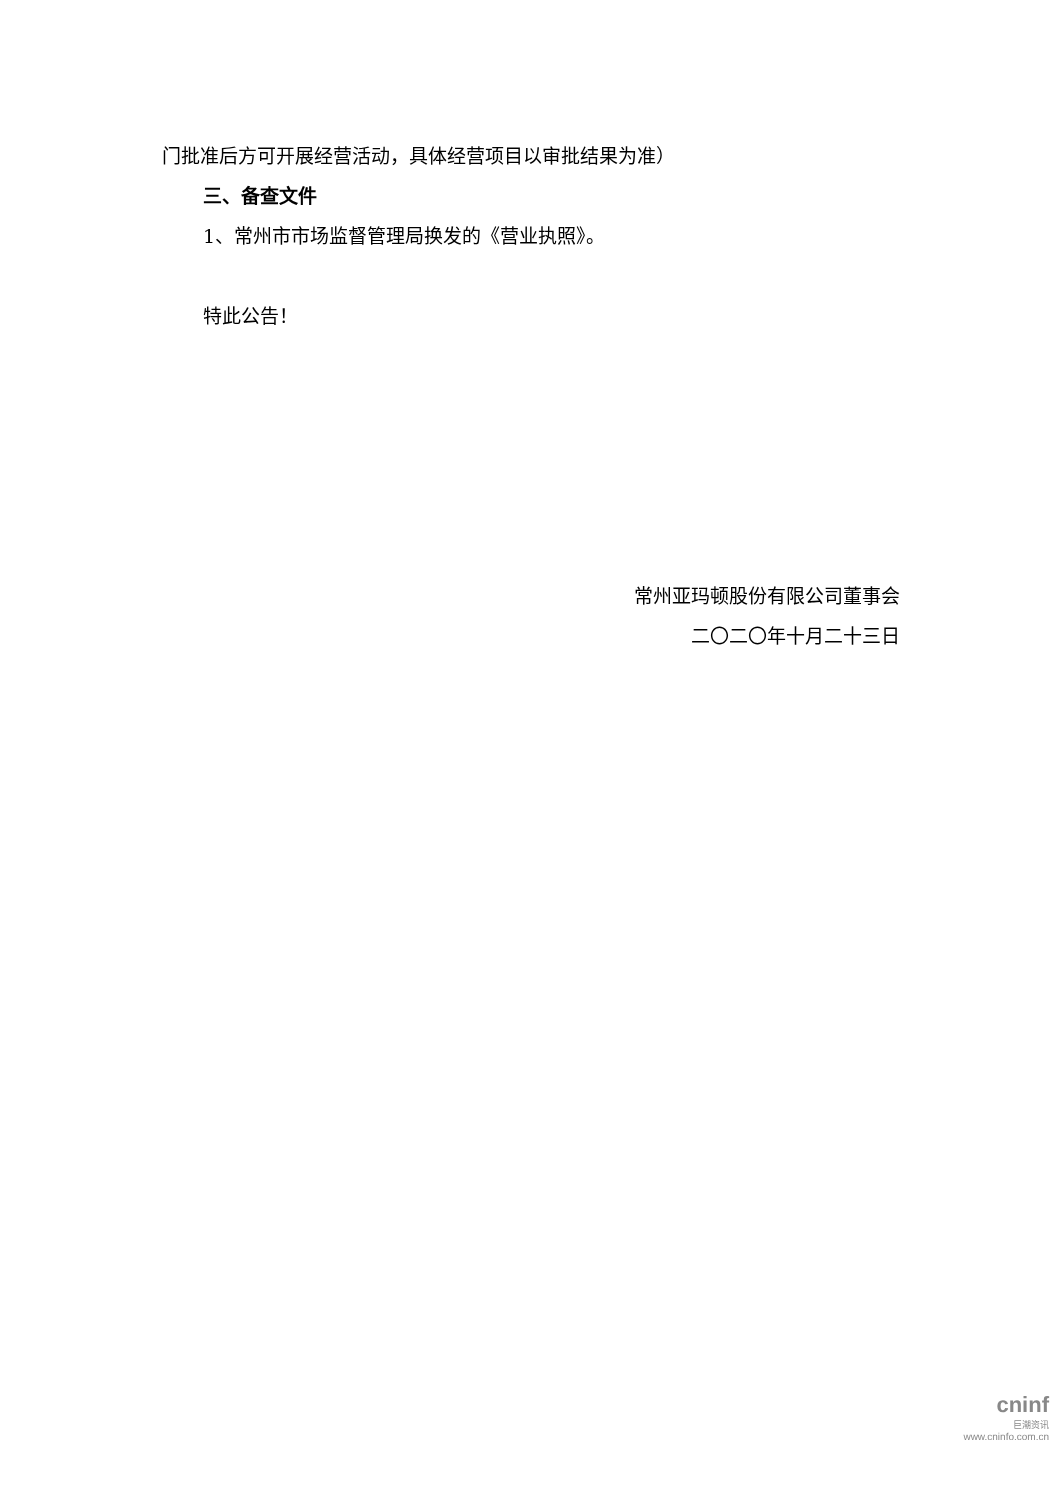门批准后方可开展经营活动，具体经营项目以审批结果为准）
三、备查文件
1、常州市市场监督管理局换发的《营业执照》。
特此公告！
常州亚玛顿股份有限公司董事会
二〇二〇年十月二十三日
cninf
巨潮资讯
www.cninfo.com.cn